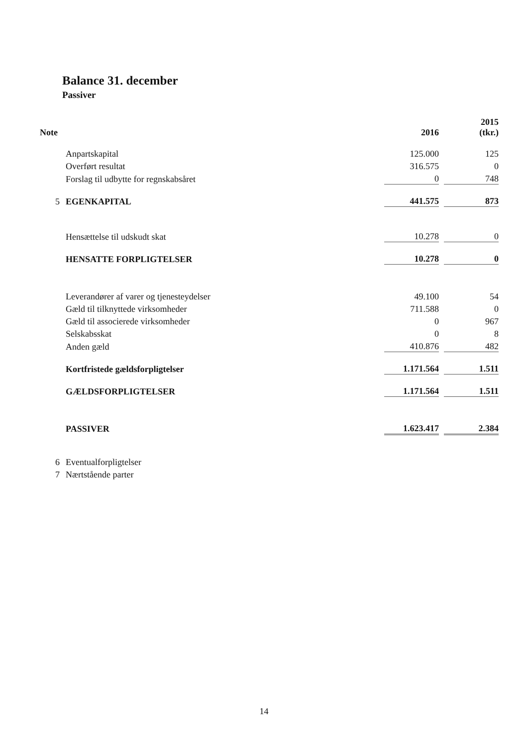Balance 31. december
Passiver
| Note | | 2016 | | 2015 (tkr.) |
| --- | --- | --- | --- | --- |
| | Anpartskapital | 125.000 | | 125 |
| | Overført resultat | 316.575 | | 0 |
| | Forslag til udbytte for regnskabsåret | 0 | | 748 |
| 5 | EGENKAPITAL | 441.575 | | 873 |
| | Hensættelse til udskudt skat | 10.278 | | 0 |
| | HENSATTE FORPLIGTELSER | 10.278 | | 0 |
| | Leverandører af varer og tjenesteydelser | 49.100 | | 54 |
| | Gæld til tilknyttede virksomheder | 711.588 | | 0 |
| | Gæld til associerede virksomheder | 0 | | 967 |
| | Selskabsskat | 0 | | 8 |
| | Anden gæld | 410.876 | | 482 |
| | Kortfristede gældsforpligtelser | 1.171.564 | | 1.511 |
| | GÆLDSFORPLIGTELSER | 1.171.564 | | 1.511 |
| | PASSIVER | 1.623.417 | | 2.384 |
| 6 | Eventualforpligtelser | | | |
| 7 | Nærtstående parter | | | |
14